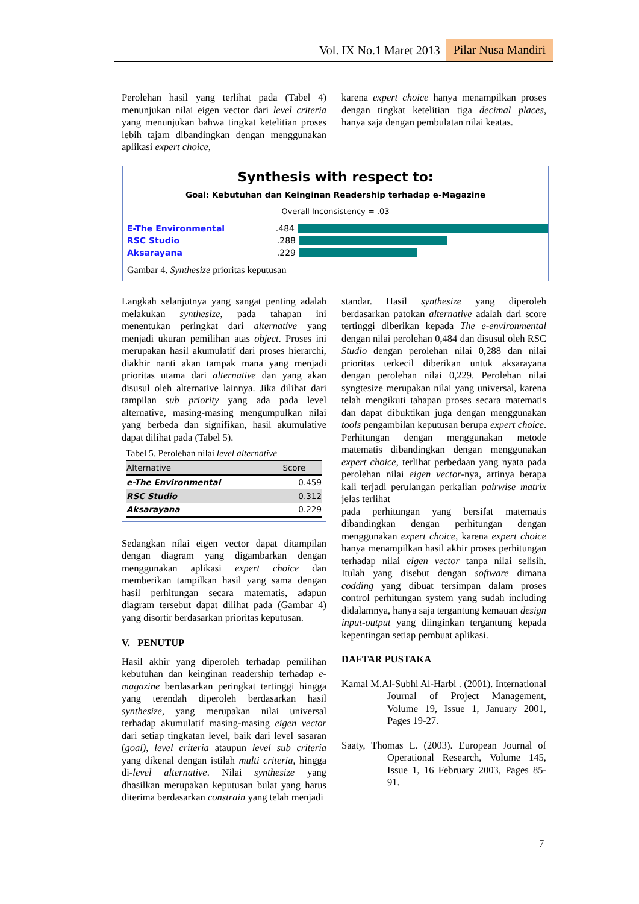Vol. IX No.1 Maret 2013 Pilar Nusa Mandiri
Perolehan hasil yang terlihat pada (Tabel 4) menunjukan nilai eigen vector dari level criteria yang menunjukan bahwa tingkat ketelitian proses lebih tajam dibandingkan dengan menggunakan aplikasi expert choice,
karena expert choice hanya menampilkan proses dengan tingkat ketelitian tiga decimal places, hanya saja dengan pembulatan nilai keatas.
Synthesis with respect to:
Goal: Kebutuhan dan Keinginan Readership terhadap e-Magazine
Overall Inconsistency = .03
E-The Environmental.484
RSC Studio.288
Aksarayana.229
Gambar 4. Synthesize prioritas keputusan
Langkah selanjutnya yang sangat penting adalah melakukan synthesize, pada tahapan ini menentukan peringkat dari alternative yang menjadi ukuran pemilihan atas object. Proses ini merupakan hasil akumulatif dari proses hierarchi, diakhir nanti akan tampak mana yang menjadi prioritas utama dari alternative dan yang akan disusul oleh alternative lainnya. Jika dilihat dari tampilan sub priority yang ada pada level alternative, masing-masing mengumpulkan nilai yang berbeda dan signifikan, hasil akumulative dapat dilihat pada (Tabel 5).
Tabel 5. Perolehan nilai level alternative
| Alternative | Score |
| --- | --- |
| e-The Environmental | 0.459 |
| RSC Studio | 0.312 |
| Aksarayana | 0.229 |
Sedangkan nilai eigen vector dapat ditampilan dengan diagram yang digambarkan dengan menggunakan aplikasi expert choice dan memberikan tampilkan hasil yang sama dengan hasil perhitungan secara matematis, adapun diagram tersebut dapat dilihat pada (Gambar 4) yang disortir berdasarkan prioritas keputusan.
V. PENUTUP
Hasil akhir yang diperoleh terhadap pemilihan kebutuhan dan keinginan readership terhadap e-magazine berdasarkan peringkat tertinggi hingga yang terendah diperoleh berdasarkan hasil synthesize, yang merupakan nilai universal terhadap akumulatif masing-masing eigen vector dari setiap tingkatan level, baik dari level sasaran (goal), level criteria ataupun level sub criteria yang dikenal dengan istilah multi criteria, hingga di-level alternative. Nilai synthesize yang dhasilkan merupakan keputusan bulat yang harus diterima berdasarkan constrain yang telah menjadi
standar. Hasil synthesize yang diperoleh berdasarkan patokan alternative adalah dari score tertinggi diberikan kepada The e-environmental dengan nilai perolehan 0,484 dan disusul oleh RSC Studio dengan perolehan nilai 0,288 dan nilai prioritas terkecil diberikan untuk aksarayana dengan perolehan nilai 0,229. Perolehan nilai syngtesize merupakan nilai yang universal, karena telah mengikuti tahapan proses secara matematis dan dapat dibuktikan juga dengan menggunakan tools pengambilan keputusan berupa expert choice. Perhitungan dengan menggunakan metode matematis dibandingkan dengan menggunakan expert choice, terlihat perbedaan yang nyata pada perolehan nilai eigen vector-nya, artinya berapa kali terjadi perulangan perkalian pairwise matrix jelas terlihat
pada perhitungan yang bersifat matematis dibandingkan dengan perhitungan dengan menggunakan expert choice, karena expert choice hanya menampilkan hasil akhir proses perhitungan terhadap nilai eigen vector tanpa nilai selisih. Itulah yang disebut dengan software dimana codding yang dibuat tersimpan dalam proses control perhitungan system yang sudah including didalamnya, hanya saja tergantung kemauan design input-output yang diinginkan tergantung kepada kepentingan setiap pembuat aplikasi.
DAFTAR PUSTAKA
Kamal M.Al-Subhi Al-Harbi . (2001). International Journal of Project Management, Volume 19, Issue 1, January 2001, Pages 19-27.
Saaty, Thomas L. (2003). European Journal of Operational Research, Volume 145, Issue 1, 16 February 2003, Pages 85-91.
7